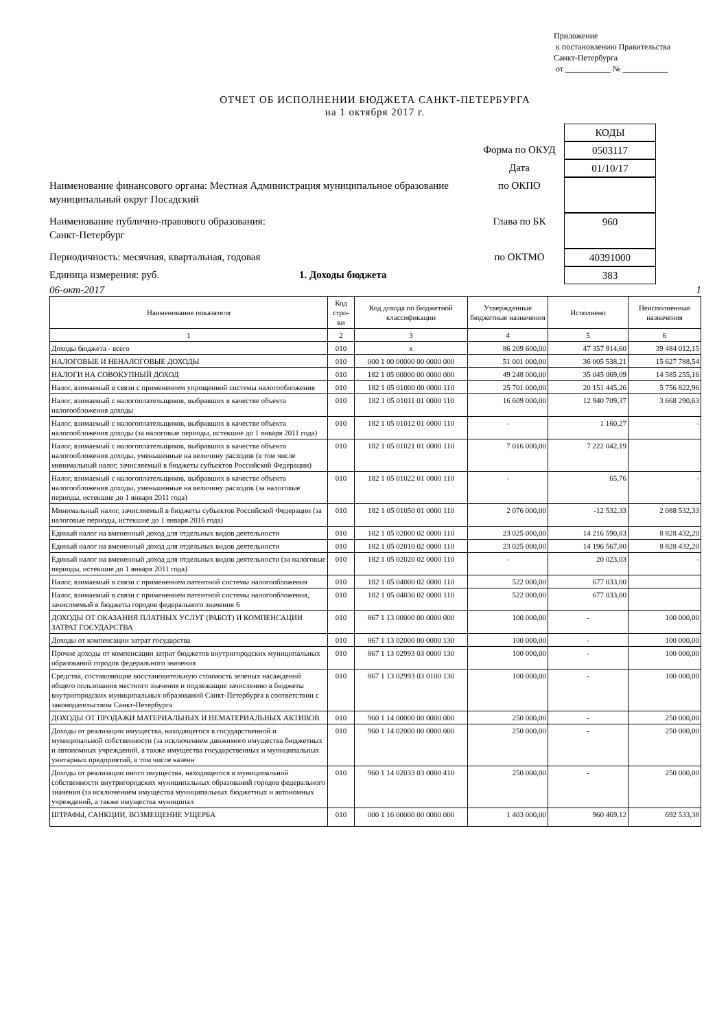Приложение
к постановлению Правительства
Санкт-Петербурга
от ___________ № ___________
ОТЧЕТ ОБ ИСПОЛНЕНИИ БЮДЖЕТА САНКТ-ПЕТЕРБУРГА
на 1 октября 2017 г.
КОДЫ
Форма по ОКУД
0503117
Дата
01/10/17
Наименование финансового органа: Местная Администрация муниципальное образование муниципальный округ Посадский
по ОКПО
Наименование публично-правового образования:
Санкт-Петербург
Глава по БК
960
Периодичность: месячная, квартальная, годовая
по ОКТМО
40391000
Единица измерения: руб. 1. Доходы бюджета
383
06-окт-2017 1
| Наименование показателя | Код стро-ки | Код дохода по бюджетной классификации | Утвержденные бюджетные назначения | Исполнено | Неисполненные назначения |
| --- | --- | --- | --- | --- | --- |
| 1 | 2 | 3 | 4 | 5 | 6 |
| Доходы бюджета - всего | 010 | x | 86 209 600,00 | 47 357 914,60 | 39 484 012,15 |
| НАЛОГОВЫЕ И НЕНАЛОГОВЫЕ ДОХОДЫ | 010 | 000 1 00 00000 00 0000 000 | 51 001 000,00 | 36 005 538,21 | 15 627 788,54 |
| НАЛОГИ НА СОВОКУПНЫЙ ДОХОД | 010 | 182 1 05 00000 00 0000 000 | 49 248 000,00 | 35 045 069,09 | 14 585 255,16 |
| Налог, взимаемый в связи с применением упрощенной системы налогообложения | 010 | 182 1 05 01000 00 0000 110 | 25 701 000,00 | 20 151 445,26 | 5 756 822,96 |
| Налог, взимаемый с налогоплательщиков, выбравших в качестве объекта налогообложения доходы | 010 | 182 1 05 01011 01 0000 110 | 16 609 000,00 | 12 940 709,37 | 3 668 290,63 |
| Налог, взимаемый с налогоплательщиков, выбравших в качестве объекта налогообложения доходы (за налоговые периоды, истекшие до 1 января 2011 года) | 010 | 182 1 05 01012 01 0000 110 | - | 1 160,27 | - |
| Налог, взимаемый с налогоплательщиков, выбравших в качестве объекта налогообложения доходы, уменьшенные на величину расходов (в том числе минимальный налог, зачисляемый в бюджеты субъектов Российской Федерации) | 010 | 182 1 05 01021 01 0000 110 | 7 016 000,00 | 7 222 042,19 | |
| Налог, взимаемый с налогоплательщиков, выбравших в качестве объекта налогообложения доходы, уменьшенные на величину расходов (за налоговые периоды, истекшие до 1 января 2011 года) | 010 | 182 1 05 01022 01 0000 110 | - | 65,76 | - |
| Минимальный налог, зачисляемый в бюджеты субъектов Российской Федерации (за налоговые периоды, истекшие до 1 января 2016 года) | 010 | 182 1 05 01050 01 0000 110 | 2 076 000,00 | -12 532,33 | 2 088 532,33 |
| Единый налог на вмененный доход для отдельных видов деятельности | 010 | 182 1 05 02000 02 0000 110 | 23 025 000,00 | 14 216 590,83 | 8 828 432,20 |
| Единый налог на вмененный доход для отдельных видов деятельности | 010 | 182 1 05 02010 02 0000 110 | 23 025 000,00 | 14 196 567,80 | 8 828 432,20 |
| Единый налог на вмененный доход для отдельных видов деятельности (за налоговые периоды, истекшие до 1 января 2011 года) | 010 | 182 1 05 02020 02 0000 110 | - | 20 023,03 | - |
| Налог, взимаемый в связи с применением патентной системы налогообложения | 010 | 182 1 05 04000 02 0000 110 | 522 000,00 | 677 033,00 | |
| Налог, взимаемый в связи с применением патентной системы налогообложения, зачисляемый в бюджеты городов федерального значения 6 | 010 | 182 1 05 04030 02 0000 110 | 522 000,00 | 677 033,00 | |
| ДОХОДЫ ОТ ОКАЗАНИЯ ПЛАТНЫХ УСЛУГ (РАБОТ) И КОМПЕНСАЦИИ ЗАТРАТ ГОСУДАРСТВА | 010 | 867 1 13 00000 00 0000 000 | 100 000,00 | - | 100 000,00 |
| Доходы от компенсации затрат государства | 010 | 867 1 13 02000 00 0000 130 | 100 000,00 | - | 100 000,00 |
| Прочие доходы от компенсации затрат бюджетов внутригородских муниципальных образований городов федерального значения | 010 | 867 1 13 02993 03 0000 130 | 100 000,00 | - | 100 000,00 |
| Средства, составляющие восстановительную стоимость зеленых насаждений общего пользования местного значения и подлежащие зачислению в бюджеты внутригородских муниципальных образований Санкт-Петербурга в соответствии с законодательством Санкт-Петербурга | 010 | 867 1 13 02993 03 0100 130 | 100 000,00 | - | 100 000,00 |
| ДОХОДЫ ОТ ПРОДАЖИ МАТЕРИАЛЬНЫХ И НЕМАТЕРИАЛЬНЫХ АКТИВОВ | 010 | 960 1 14 00000 00 0000 000 | 250 000,00 | - | 250 000,00 |
| Доходы от реализации имущества, находящегося в государственной и муниципальной собственности (за исключением движимого имущества бюджетных и автономных учреждений, а также имущества государственных и муниципальных унитарных предприятий, в том числе казенн | 010 | 960 1 14 02000 00 0000 000 | 250 000,00 | - | 250 000,00 |
| Доходы от реализации иного имущества, находящегося в муниципальной собственности внутригородских муниципальных образований городов федерального значения (за исключением имущества муниципальных бюджетных и автономных учреждений, а также имущества муниципал | 010 | 960 1 14 02033 03 0000 410 | 250 000,00 | - | 250 000,00 |
| ШТРАФЫ, САНКЦИИ, ВОЗМЕЩЕНИЕ УЩЕРБА | 010 | 000 1 16 00000 00 0000 000 | 1 403 000,00 | 960 469,12 | 692 533,38 |